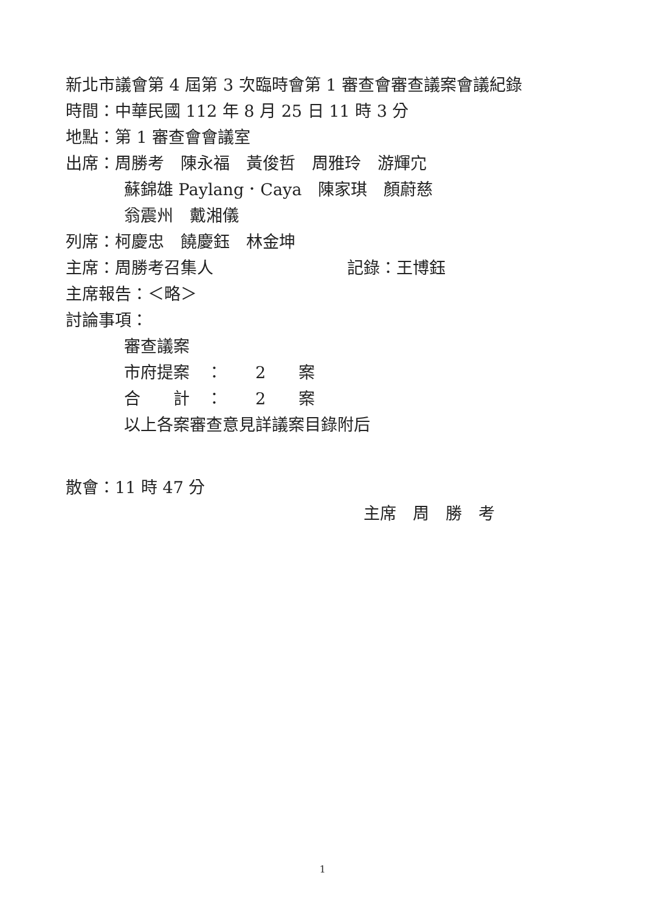新北市議會第 4 屆第 3 次臨時會第 1 審查會審查議案會議紀錄
時間：中華民國 112 年 8 月 25 日 11 時 3 分
地點：第 1 審查會會議室
出席：周勝考　陳永福　黃俊哲　周雅玲　游輝宂
蘇錦雄 Paylang．Caya　陳家琪　顏蔚慈
翁震州　戴湘儀
列席：柯慶忠　饒慶鈺　林金坤
主席：周勝考召集人 記錄：王博鈺
主席報告：＜略＞
討論事項：
審查議案
市府提案　：　　2　　案
合　　計　：　　2　　案
以上各案審查意見詳議案目錄附后
散會：11 時 47 分
主席　周　勝　考
1